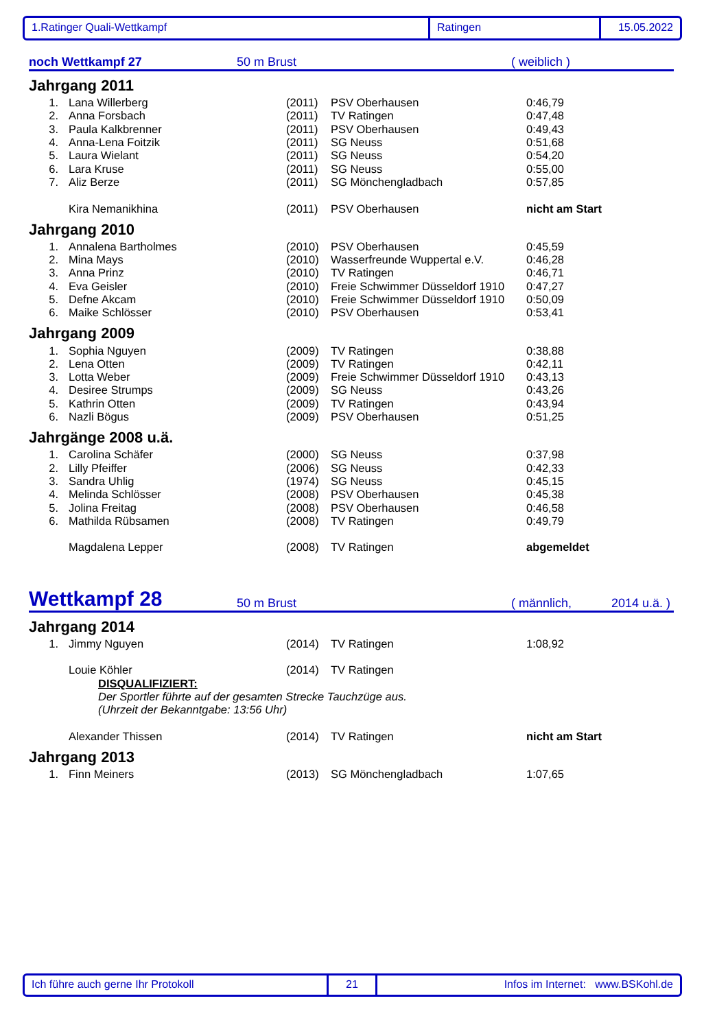1.Ratinger Quali-Wettkampf Ratingen 15.05.2022
noch Wettkampf 27 50 m Brust ( weiblich )
Jahrgang 2011
| 1. | Lana Willerberg | (2011) | PSV Oberhausen | 0:46,79 |
| 2. | Anna Forsbach | (2011) | TV Ratingen | 0:47,48 |
| 3. | Paula Kalkbrenner | (2011) | PSV Oberhausen | 0:49,43 |
| 4. | Anna-Lena Foitzik | (2011) | SG Neuss | 0:51,68 |
| 5. | Laura Wielant | (2011) | SG Neuss | 0:54,20 |
| 6. | Lara Kruse | (2011) | SG Neuss | 0:55,00 |
| 7. | Aliz Berze | (2011) | SG Mönchengladbach | 0:57,85 |
| | Kira Nemanikhina | (2011) | PSV Oberhausen | nicht am Start |
Jahrgang 2010
| 1. | Annalena Bartholmes | (2010) | PSV Oberhausen | 0:45,59 |
| 2. | Mina Mays | (2010) | Wasserfreunde Wuppertal e.V. | 0:46,28 |
| 3. | Anna Prinz | (2010) | TV Ratingen | 0:46,71 |
| 4. | Eva Geisler | (2010) | Freie Schwimmer Düsseldorf 1910 | 0:47,27 |
| 5. | Defne Akcam | (2010) | Freie Schwimmer Düsseldorf 1910 | 0:50,09 |
| 6. | Maike Schlösser | (2010) | PSV Oberhausen | 0:53,41 |
Jahrgang 2009
| 1. | Sophia Nguyen | (2009) | TV Ratingen | 0:38,88 |
| 2. | Lena Otten | (2009) | TV Ratingen | 0:42,11 |
| 3. | Lotta Weber | (2009) | Freie Schwimmer Düsseldorf 1910 | 0:43,13 |
| 4. | Desiree Strumps | (2009) | SG Neuss | 0:43,26 |
| 5. | Kathrin Otten | (2009) | TV Ratingen | 0:43,94 |
| 6. | Nazli Bögus | (2009) | PSV Oberhausen | 0:51,25 |
Jahrgänge 2008 u.ä.
| 1. | Carolina Schäfer | (2000) | SG Neuss | 0:37,98 |
| 2. | Lilly Pfeiffer | (2006) | SG Neuss | 0:42,33 |
| 3. | Sandra Uhlig | (1974) | SG Neuss | 0:45,15 |
| 4. | Melinda Schlösser | (2008) | PSV Oberhausen | 0:45,38 |
| 5. | Jolina Freitag | (2008) | PSV Oberhausen | 0:46,58 |
| 6. | Mathilda Rübsamen | (2008) | TV Ratingen | 0:49,79 |
| | Magdalena Lepper | (2008) | TV Ratingen | abgemeldet |
Wettkampf 28 50 m Brust ( männlich, 2014 u.ä. )
Jahrgang 2014
| 1. | Jimmy Nguyen | (2014) | TV Ratingen | 1:08,92 |
| | Louie Köhler | (2014) | TV Ratingen | |
| | DISQUALIFIZIERT: | | | |
| | Der Sportler führte auf der gesamten Strecke Tauchzüge aus. | | | |
| | (Uhrzeit der Bekanntgabe: 13:56 Uhr) | | | |
| | Alexander Thissen | (2014) | TV Ratingen | nicht am Start |
Jahrgang 2013
| 1. | Finn Meiners | (2013) | SG Mönchengladbach | 1:07,65 |
Ich führe auch gerne Ihr Protokoll 21 Infos im Internet: www.BSKohl.de